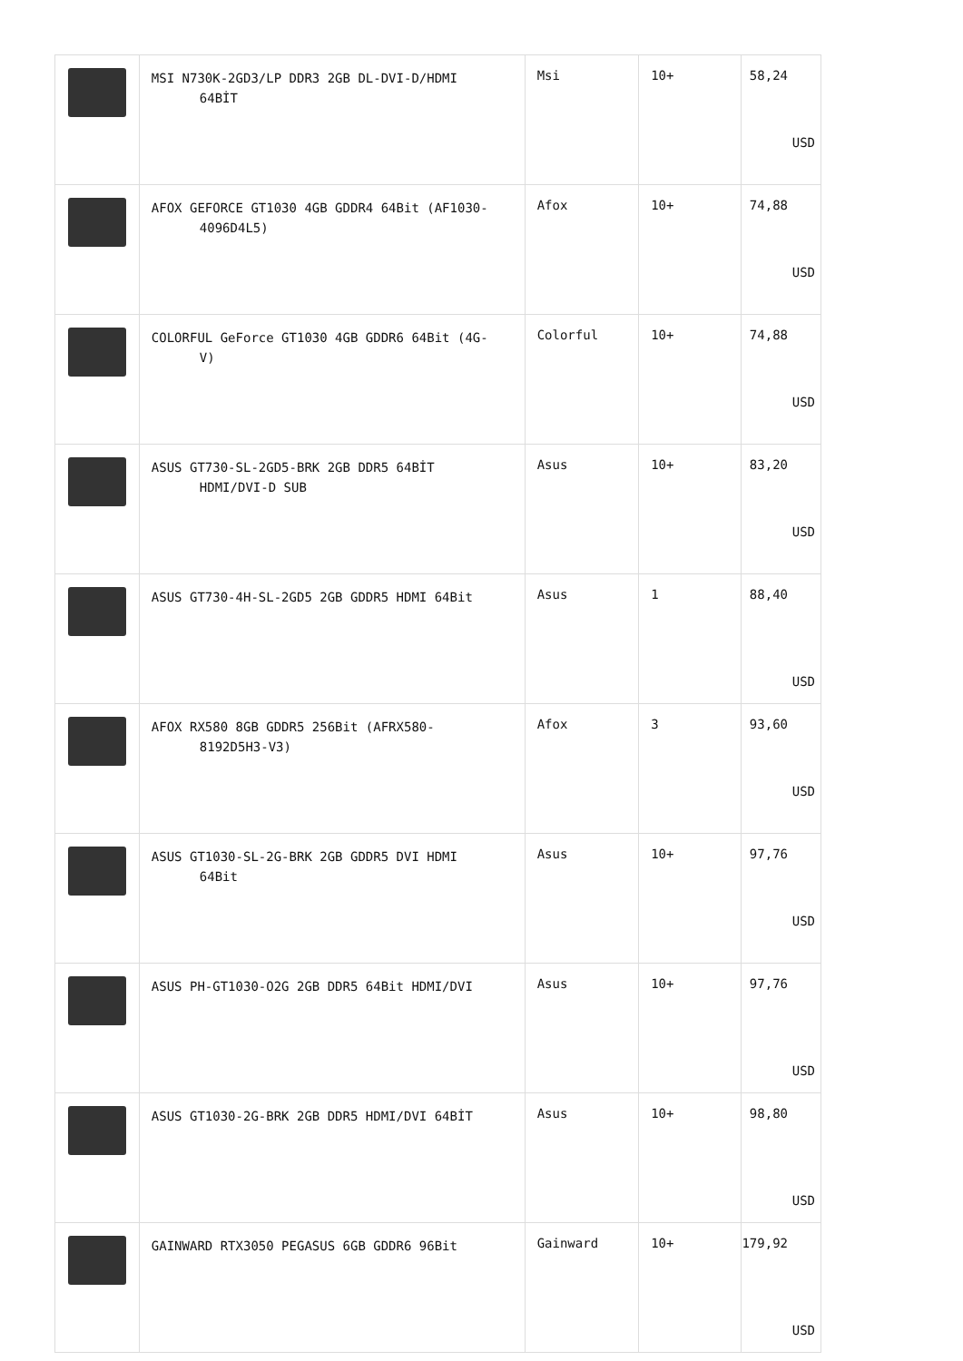| | MSI N730K-2GD3/LP DDR3 2GB DL-DVI-D/HDMI 64BİT | Msi | 10+ | 58,24 USD |
| | AFOX GEFORCE GT1030 4GB GDDR4 64Bit (AF1030- 4096D4L5) | Afox | 10+ | 74,88 USD |
| | COLORFUL GeForce GT1030 4GB GDDR6 64Bit (4G- V) | Colorful | 10+ | 74,88 USD |
| | ASUS GT730-SL-2GD5-BRK 2GB DDR5 64BİT HDMI/DVI-D SUB | Asus | 10+ | 83,20 USD |
| | ASUS GT730-4H-SL-2GD5 2GB GDDR5 HDMI 64Bit | Asus | 1 | 88,40 USD |
| | AFOX RX580 8GB GDDR5 256Bit (AFRX580- 8192D5H3-V3) | Afox | 3 | 93,60 USD |
| | ASUS GT1030-SL-2G-BRK 2GB GDDR5 DVI HDMI 64Bit | Asus | 10+ | 97,76 USD |
| | ASUS PH-GT1030-O2G 2GB DDR5 64Bit HDMI/DVI | Asus | 10+ | 97,76 USD |
| | ASUS GT1030-2G-BRK 2GB DDR5 HDMI/DVI 64BİT | Asus | 10+ | 98,80 USD |
| | GAINWARD RTX3050 PEGASUS 6GB GDDR6 96Bit | Gainward | 10+ | 179,92 USD |